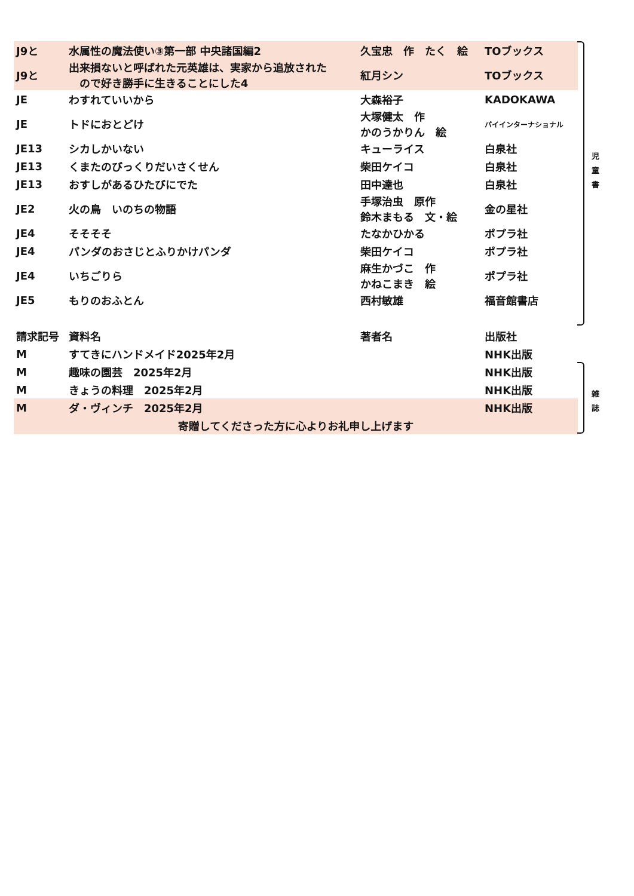| J9と | 水属性の魔法使い③第一部 中央諸国編2 | 久宝忠 作 たく 絵 | TOブックス |
| J9と | 出来損ないと呼ばれた元英雄は、実家から追放された ので好き勝手に生きることにした4 | 紅月シン | TOブックス |
| JE | わすれていいから | 大森裕子 | KADOKAWA |
| JE | トドにおとどけ | 大塚健太 作 かのうかりん 絵 | パイインターナショナル |
| JE13 | シカしかいない | キューライス | 白泉社 |
| JE13 | くまたのびっくりだいさくせん | 柴田ケイコ | 白泉社 |
| JE13 | おすしがあるひたびにでた | 田中達也 | 白泉社 |
| JE2 | 火の鳥 いのちの物語 | 手塚治虫 原作 鈴木まもる 文・絵 | 金の星社 |
| JE4 | そそそそ | たなかひかる | ポプラ社 |
| JE4 | パンダのおさじとふりかけパンダ | 柴田ケイコ | ポプラ社 |
| JE4 | いちごりら | 麻生かづこ 作 かねこまき 絵 | ポプラ社 |
| JE5 | もりのおふとん | 西村敏雄 | 福音館書店 |
| 請求記号 | 資料名 | 著者名 | 出版社 |
| M | すてきにハンドメイド2025年2月 | | NHK出版 |
| M | 趣味の園芸 2025年2月 | | NHK出版 |
| M | きょうの料理 2025年2月 | | NHK出版 |
| M | ダ・ヴィンチ 2025年2月 | | NHK出版 |
| 寄贈してくださった方に心よりお礼申し上げます | | | |
児
童
書
雑
誌